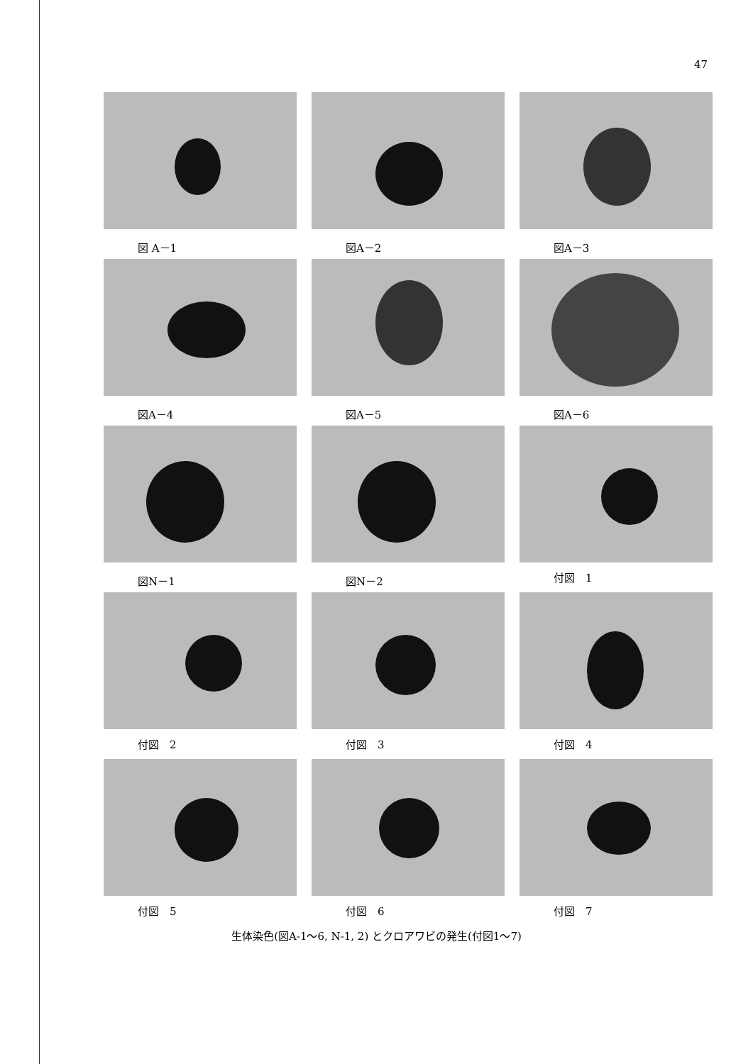47
図 A－1
図A－2
図A－3
図A－4
図A－5
図A－6
図N－1
図N－2
付図　1
付図　2
付図　3
付図　4
付図　5
付図　6
付図　7
生体染色(図A-1～6, N-1, 2) とクロアワビの発生(付図1～7)